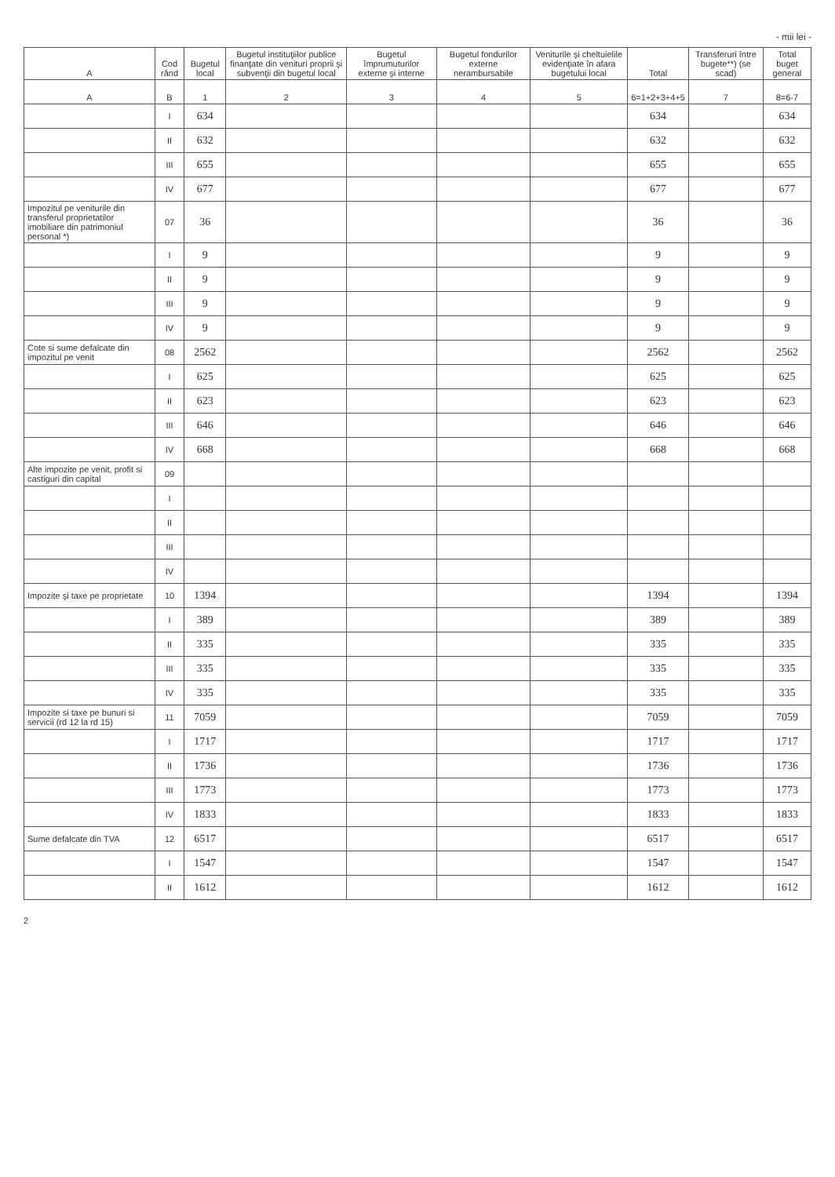- mii lei -
| A | Cod rând | Bugetul local | Bugetul instituţiilor publice finanţate din venituri proprii şi subvenţii din bugetul local | Bugetul împrumuturilor externe şi interne | Bugetul fondurilor externe nerambursabile | Veniturile şi cheltuielile evidenţiate în afara bugetului local | Total | Transferuri între bugete**) (se scad) | Total buget general |
| --- | --- | --- | --- | --- | --- | --- | --- | --- | --- |
| A | B | 1 | 2 | 3 | 4 | 5 | 6=1+2+3+4+5 | 7 | 8=6-7 |
| | I | 634 | | | | | 634 | | 634 |
| | II | 632 | | | | | 632 | | 632 |
| | III | 655 | | | | | 655 | | 655 |
| | IV | 677 | | | | | 677 | | 677 |
| Impozitul pe veniturile din transferul proprietatilor imobiliare din patrimoniul personal *) | 07 | 36 | | | | | 36 | | 36 |
| | I | 9 | | | | | 9 | | 9 |
| | II | 9 | | | | | 9 | | 9 |
| | III | 9 | | | | | 9 | | 9 |
| | IV | 9 | | | | | 9 | | 9 |
| Cote si sume defalcate din impozitul pe venit | 08 | 2562 | | | | | 2562 | | 2562 |
| | I | 625 | | | | | 625 | | 625 |
| | II | 623 | | | | | 623 | | 623 |
| | III | 646 | | | | | 646 | | 646 |
| | IV | 668 | | | | | 668 | | 668 |
| Alte impozite pe venit, profit si castiguri din capital | 09 | | | | | | | | |
| | I | | | | | | | | |
| | II | | | | | | | | |
| | III | | | | | | | | |
| | IV | | | | | | | | |
| Impozite şi taxe pe proprietate | 10 | 1394 | | | | | 1394 | | 1394 |
| | I | 389 | | | | | 389 | | 389 |
| | II | 335 | | | | | 335 | | 335 |
| | III | 335 | | | | | 335 | | 335 |
| | IV | 335 | | | | | 335 | | 335 |
| Impozite si taxe pe bunuri si servicii (rd 12 la rd 15) | 11 | 7059 | | | | | 7059 | | 7059 |
| | I | 1717 | | | | | 1717 | | 1717 |
| | II | 1736 | | | | | 1736 | | 1736 |
| | III | 1773 | | | | | 1773 | | 1773 |
| | IV | 1833 | | | | | 1833 | | 1833 |
| Sume defalcate din TVA | 12 | 6517 | | | | | 6517 | | 6517 |
| | I | 1547 | | | | | 1547 | | 1547 |
| | II | 1612 | | | | | 1612 | | 1612 |
2